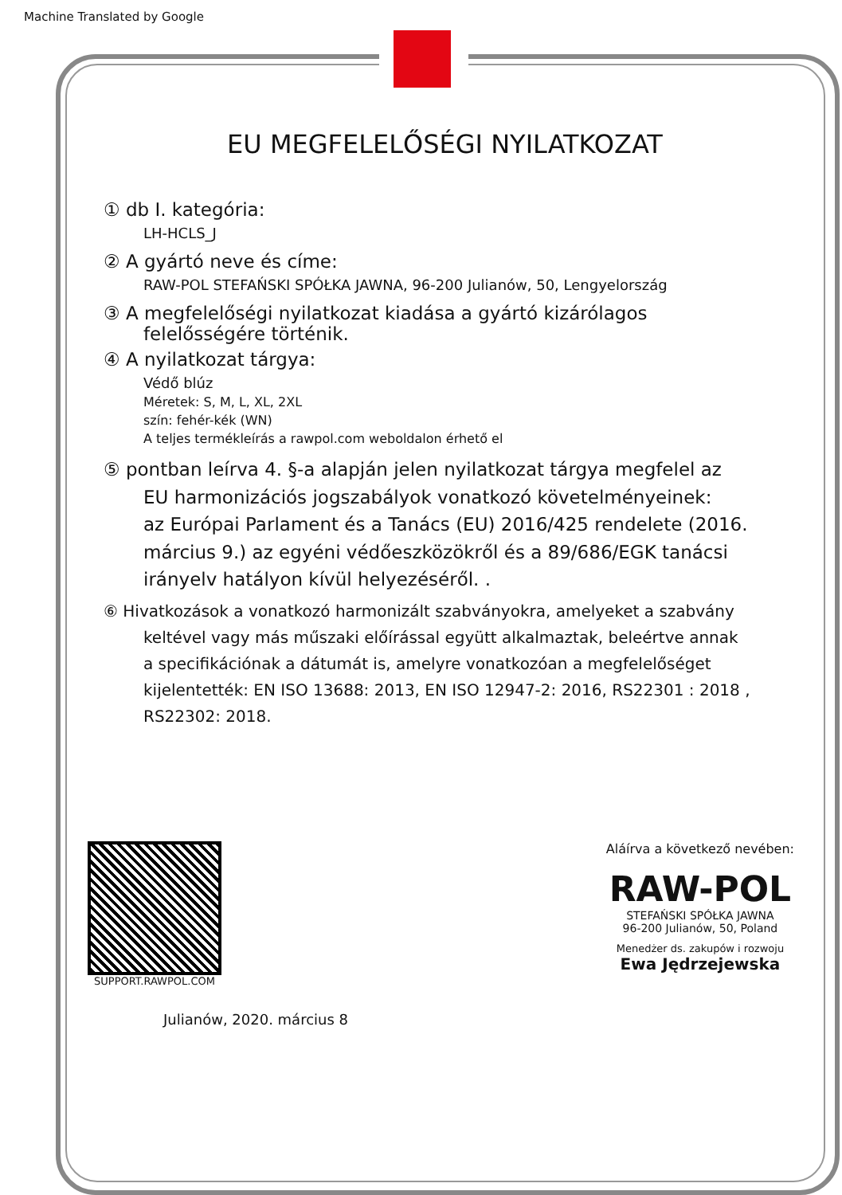Machine Translated by Google
EU MEGFELELŐSÉGI NYILATKOZAT
① db I. kategória:
LH-HCLS_J
② A gyártó neve és címe:
RAW-POL STEFAŃSKI SPÓŁKA JAWNA, 96-200 Julianów, 50, Lengyelország
③ A megfelelőségi nyilatkozat kiadása a gyártó kizárólagos
felelősségére történik.
④ A nyilatkozat tárgya:
Védő blúz
Méretek: S, M, L, XL, 2XL
szín: fehér-kék (WN)
A teljes termékleírás a rawpol.com weboldalon érhető el
⑤ pontban leírva 4. §-a alapján jelen nyilatkozat tárgya megfelel az
EU harmonizációs jogszabályok vonatkozó követelményeinek:
az Európai Parlament és a Tanács (EU) 2016/425 rendelete (2016.
március 9.) az egyéni védőeszközökről és a 89/686/EGK tanácsi
irányelv hatályon kívül helyezéséről. .
⑥ Hivatkozások a vonatkozó harmonizált szabványokra, amelyeket a szabvány
keltével vagy más műszaki előírással együtt alkalmaztak, beleértve annak
a specifikációnak a dátumát is, amelyre vonatkozóan a megfelelőséget
kijelentették: EN ISO 13688: 2013, EN ISO 12947-2: 2016, RS22301 : 2018 ,
RS22302: 2018.
SUPPORT.RAWPOL.COM
Aláírva a következő nevében:
RAW-POL
STEFAŃSKI SPÓŁKA JAWNA
96-200 Julianów, 50, Poland
Menedżer ds. zakupów i rozwoju
Ewa Jędrzejewska
Julianów, 2020. március 8